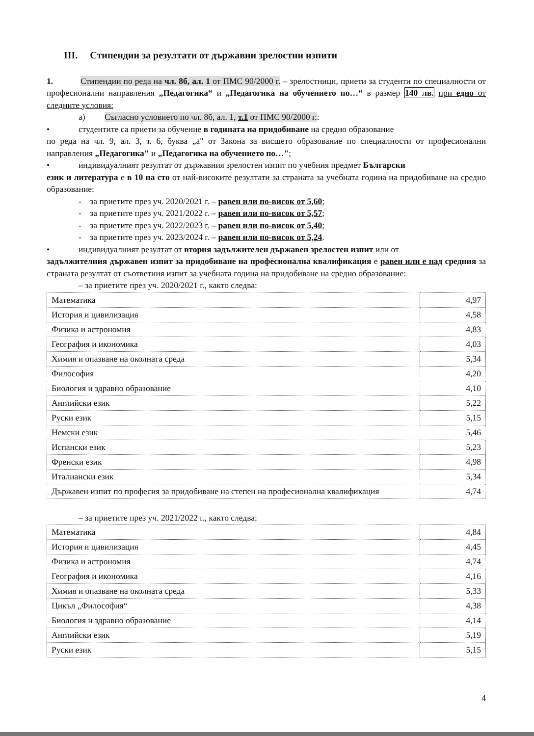III. Стипендии за резултати от държавни зрелостни изпити
1. Стипендии по реда на чл. 8б, ал. 1 от ПМС 90/2000 г. – зрелостници, приети за студенти по специалности от професионални направления „Педагогика“ и „Педагогика на обучението по…“ в размер 140 лв. при едно от следните условия:
а) Съгласно условието по чл. 8б, ал. 1, т.1 от ПМС 90/2000 г.:
• студентите са приети за обучение в годината на придобиване на средно образование
по реда на чл. 9, ал. 3, т. 6, буква „а" от Закона за висшето образование по специалности от професионални направления „Педагогика" и „Педагогика на обучението по…";
• индивидуалният резултат от държавния зрелостен изпит по учебния предмет Български
език и литература е в 10 на сто от най-високите резултати за страната за учебната година на придобиване на средно образование:
- за приетите през уч. 2020/2021 г. – равен или по-висок от 5,60;
- за приетите през уч. 2021/2022 г. – равен или по-висок от 5,57;
- за приетите през уч. 2022/2023 г. – равен или по-висок от 5,40;
- за приетите през уч. 2023/2024 г. – равен или по-висок от 5,24.
• индивидуалният резултат от втория задължителен държавен зрелостен изпит или от
задължителния държавен изпит за придобиване на професионална квалификация е равен или е над средния за страната резултат от съответния изпит за учебната година на придобиване на средно образование:
– за приетите през уч. 2020/2021 г., както следва:
| Математика | 4,97 |
| История и цивилизация | 4,58 |
| Физика и астрономия | 4,83 |
| География и икономика | 4,03 |
| Химия и опазване на околната среда | 5,34 |
| Философия | 4,20 |
| Биология и здравно образование | 4,10 |
| Английски език | 5,22 |
| Руски език | 5,15 |
| Немски език | 5,46 |
| Испански език | 5,23 |
| Френски език | 4,98 |
| Италиански език | 5,34 |
| Държавен изпит по професия за придобиване на степен на професионална квалификация | 4,74 |
– за приетите през уч. 2021/2022 г., както следва:
| Математика | 4,84 |
| История и цивилизация | 4,45 |
| Физика и астрономия | 4,74 |
| География и икономика | 4,16 |
| Химия и опазване на околната среда | 5,33 |
| Цикъл „Философия“ | 4,38 |
| Биология и здравно образование | 4,14 |
| Английски език | 5,19 |
| Руски език | 5,15 |
4